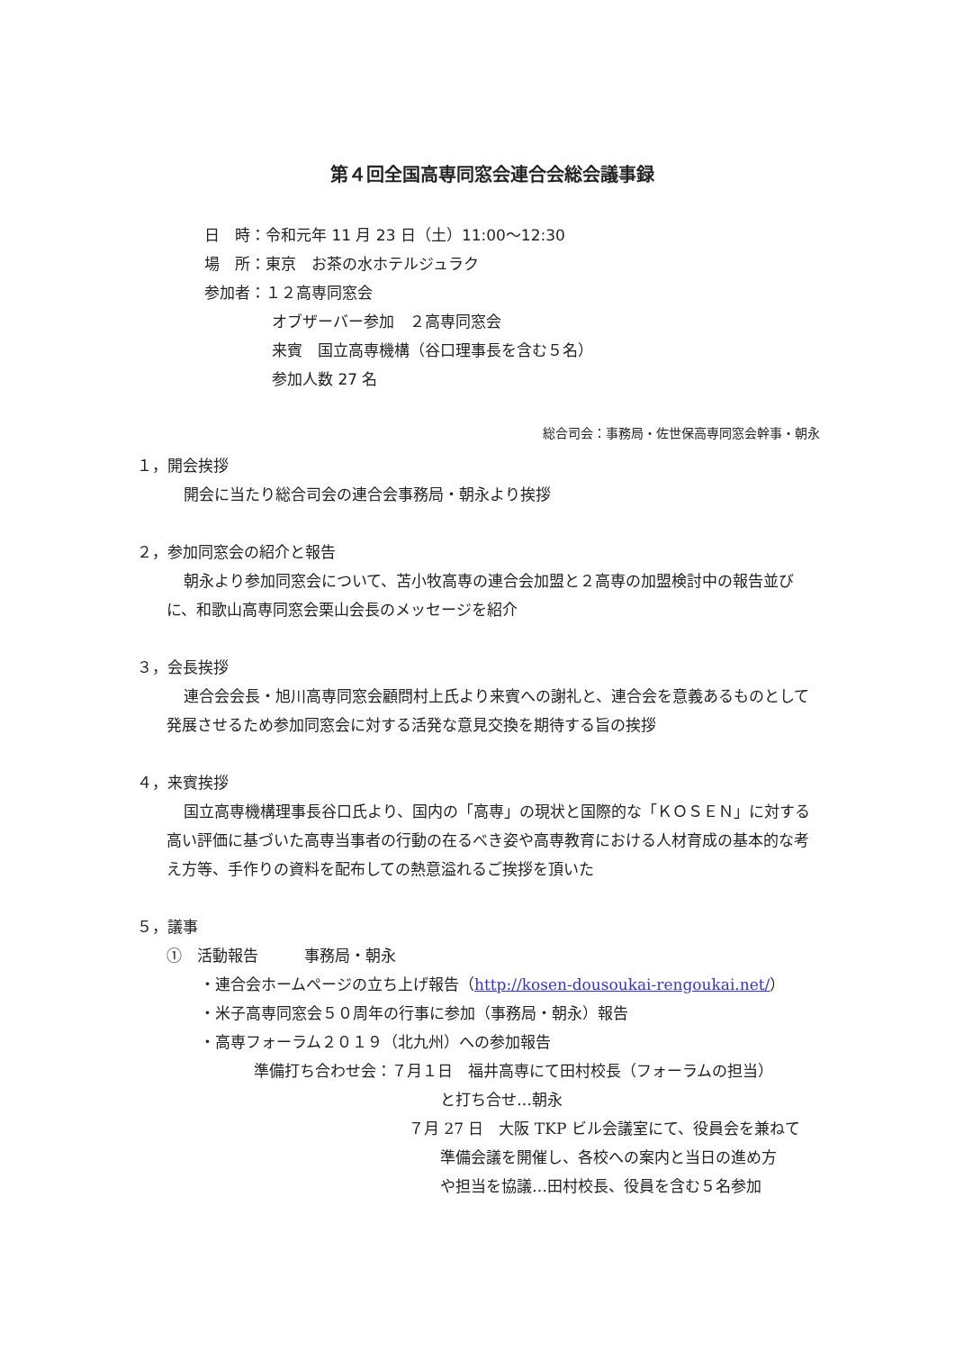第４回全国高専同窓会連合会総会議事録
日　時：令和元年 11 月 23 日（土）11:00～12:30
場　所：東京　お茶の水ホテルジュラク
参加者：１２高専同窓会
オブザーバー参加　２高専同窓会
来賓　国立高専機構（谷口理事長を含む５名）
参加人数 27 名
総合司会：事務局・佐世保高専同窓会幹事・朝永
１，開会挨拶
開会に当たり総合司会の連合会事務局・朝永より挨拶
２，参加同窓会の紹介と報告
朝永より参加同窓会について、苫小牧高専の連合会加盟と２高専の加盟検討中の報告並びに、和歌山高専同窓会栗山会長のメッセージを紹介
３，会長挨拶
連合会会長・旭川高専同窓会顧問村上氏より来賓への謝礼と、連合会を意義あるものとして発展させるため参加同窓会に対する活発な意見交換を期待する旨の挨拶
４，来賓挨拶
国立高専機構理事長谷口氏より、国内の「高専」の現状と国際的な「ＫＯＳＥＮ」に対する高い評価に基づいた高専当事者の行動の在るべき姿や高専教育における人材育成の基本的な考え方等、手作りの資料を配布しての熱意溢れるご挨拶を頂いた
５，議事
①　活動報告　　　事務局・朝永
・連合会ホームページの立ち上げ報告（http://kosen-dousoukai-rengoukai.net/）
・米子高専同窓会５０周年の行事に参加（事務局・朝永）報告
・高専フォーラム２０１９（北九州）への参加報告
準備打ち合わせ会：７月１日　福井高専にて田村校長（フォーラムの担当）
と打ち合せ…朝永
７月 27 日　大阪 TKP ビル会議室にて、役員会を兼ねて
準備会議を開催し、各校への案内と当日の進め方
や担当を協議…田村校長、役員を含む５名参加